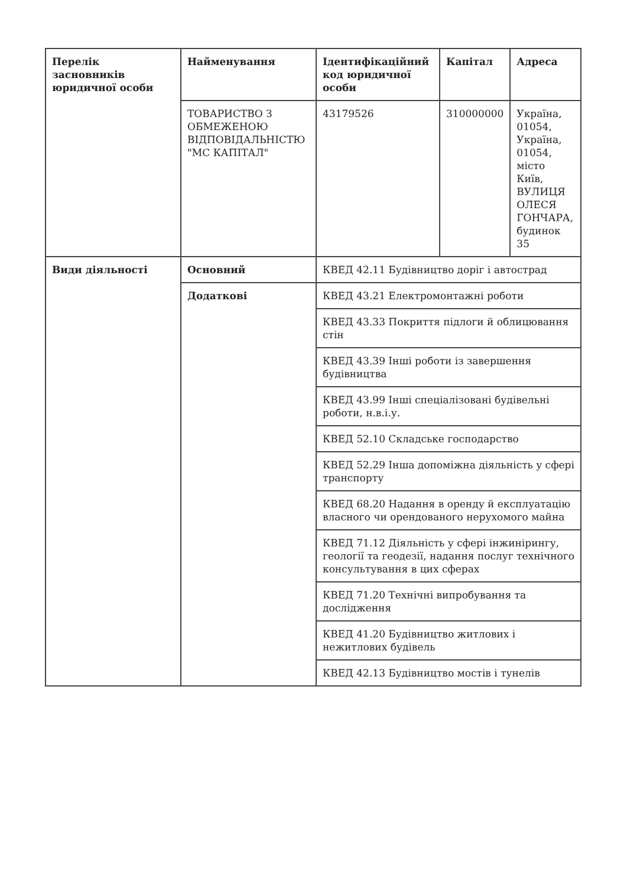| Перелік засновників юридичної особи | Найменування | Ідентифікаційний код юридичної особи | Капітал | Адреса |
| --- | --- | --- | --- | --- |
| | ТОВАРИСТВО З ОБМЕЖЕНОЮ ВІДПОВІДАЛЬНІСТЮ "МС КАПІТАЛ" | 43179526 | 310000000 | Україна, 01054, Україна, 01054, місто Київ, ВУЛИЦЯ ОЛЕСЯ ГОНЧАРА, будинок 35 |
| Види діяльності | Основний | КВЕД 42.11 Будівництво доріг і автострад | | |
| | Додаткові | КВЕД 43.21 Електромонтажні роботи | | |
| | | КВЕД 43.33 Покриття підлоги й облицювання стін | | |
| | | КВЕД 43.39 Інші роботи із завершення будівництва | | |
| | | КВЕД 43.99 Інші спеціалізовані будівельні роботи, н.в.і.у. | | |
| | | КВЕД 52.10 Складське господарство | | |
| | | КВЕД 52.29 Інша допоміжна діяльність у сфері транспорту | | |
| | | КВЕД 68.20 Надання в оренду й експлуатацію власного чи орендованого нерухомого майна | | |
| | | КВЕД 71.12 Діяльність у сфері інжинірингу, геології та геодезії, надання послуг технічного консультування в цих сферах | | |
| | | КВЕД 71.20 Технічні випробування та дослідження | | |
| | | КВЕД 41.20 Будівництво житлових і нежитлових будівель | | |
| | | КВЕД 42.13 Будівництво мостів і тунелів | | |